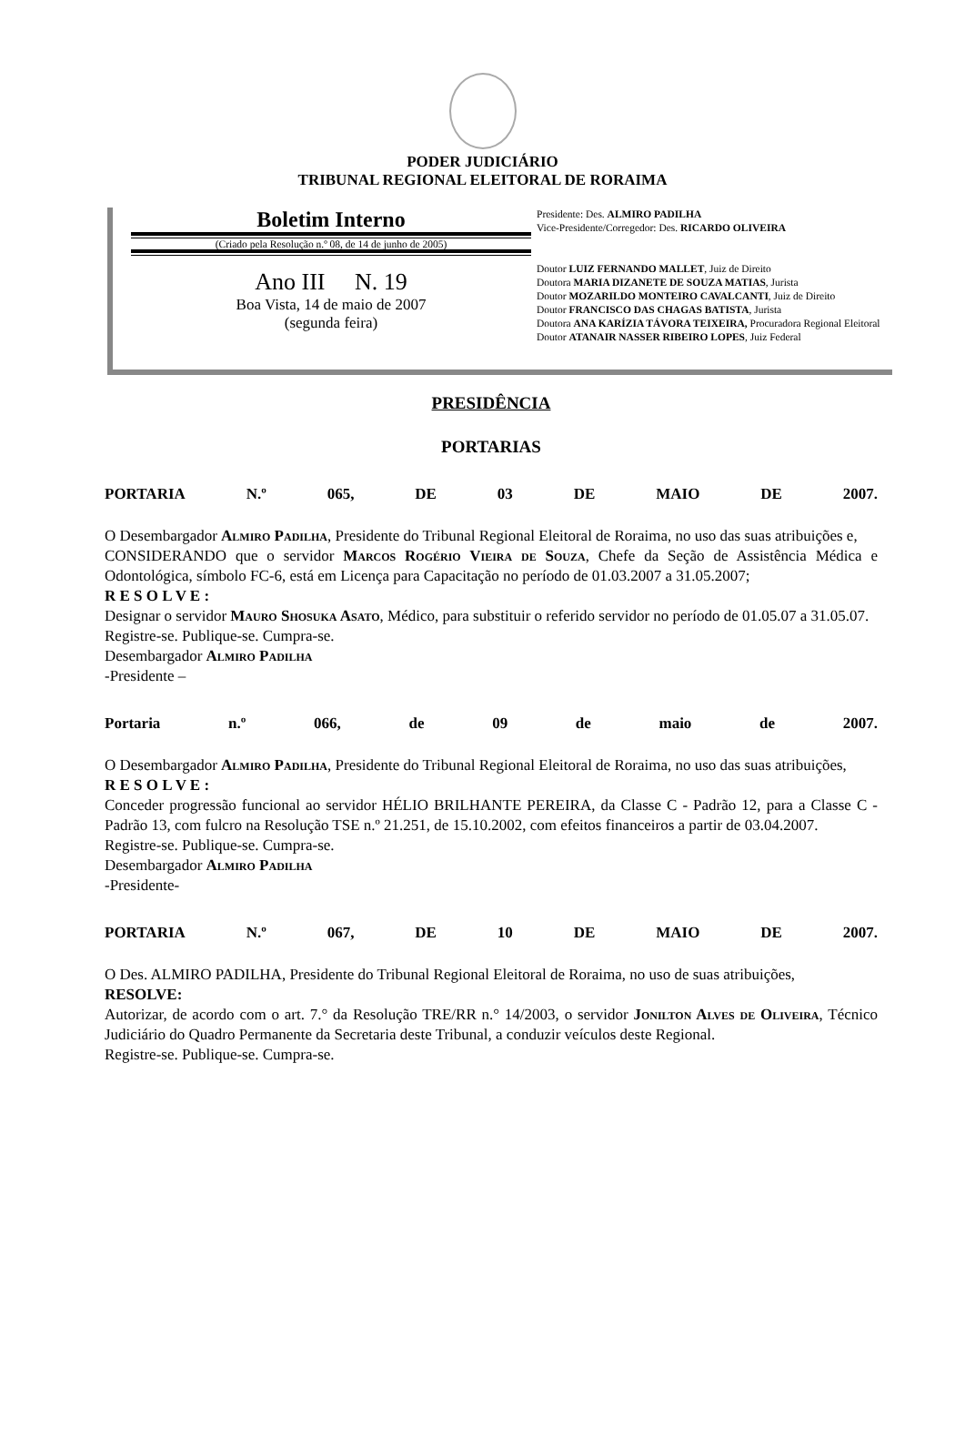PODER JUDICIÁRIO
TRIBUNAL REGIONAL ELEITORAL DE RORAIMA
Boletim Interno
(Criado pela Resolução n.º 08, de 14 de junho de 2005)
Ano III N. 19
Boa Vista, 14 de maio de 2007
(segunda feira)
Presidente: Des. ALMIRO PADILHA
Vice-Presidente/Corregedor: Des. RICARDO OLIVEIRA
Doutor LUIZ FERNANDO MALLET, Juiz de Direito
Doutora MARIA DIZANETE DE SOUZA MATIAS, Jurista
Doutor MOZARILDO MONTEIRO CAVALCANTI, Juiz de Direito
Doutor FRANCISCO DAS CHAGAS BATISTA, Jurista
Doutora ANA KARÍZIA TÁVORA TEIXEIRA, Procuradora Regional Eleitoral
Doutor ATANAIR NASSER RIBEIRO LOPES, Juiz Federal
PRESIDÊNCIA
PORTARIAS
PORTARIA N.º 065, DE 03 DE MAIO DE 2007.
O Desembargador Almiro Padilha, Presidente do Tribunal Regional Eleitoral de Roraima, no uso das suas atribuições e,
CONSIDERANDO que o servidor Marcos Rogério Vieira de Souza, Chefe da Seção de Assistência Médica e Odontológica, símbolo FC-6, está em Licença para Capacitação no período de 01.03.2007 a 31.05.2007;
R E S O L V E :
Designar o servidor Mauro Shosuka Asato, Médico, para substituir o referido servidor no período de 01.05.07 a 31.05.07.
Registre-se. Publique-se. Cumpra-se.
Desembargador Almiro Padilha
-Presidente –
Portaria n.º 066, de 09 de maio de 2007.
O Desembargador Almiro Padilha, Presidente do Tribunal Regional Eleitoral de Roraima, no uso das suas atribuições,
R E S O L V E :
Conceder progressão funcional ao servidor HÉLIO BRILHANTE PEREIRA, da Classe C - Padrão 12, para a Classe C - Padrão 13, com fulcro na Resolução TSE n.º 21.251, de 15.10.2002, com efeitos financeiros a partir de 03.04.2007.
Registre-se. Publique-se. Cumpra-se.
Desembargador Almiro Padilha
-Presidente-
PORTARIA N.º 067, DE 10 DE MAIO DE 2007.
O Des. ALMIRO PADILHA, Presidente do Tribunal Regional Eleitoral de Roraima, no uso de suas atribuições,
RESOLVE:
Autorizar, de acordo com o art. 7.° da Resolução TRE/RR n.° 14/2003, o servidor Jonilton Alves de Oliveira, Técnico Judiciário do Quadro Permanente da Secretaria deste Tribunal, a conduzir veículos deste Regional.
Registre-se. Publique-se. Cumpra-se.